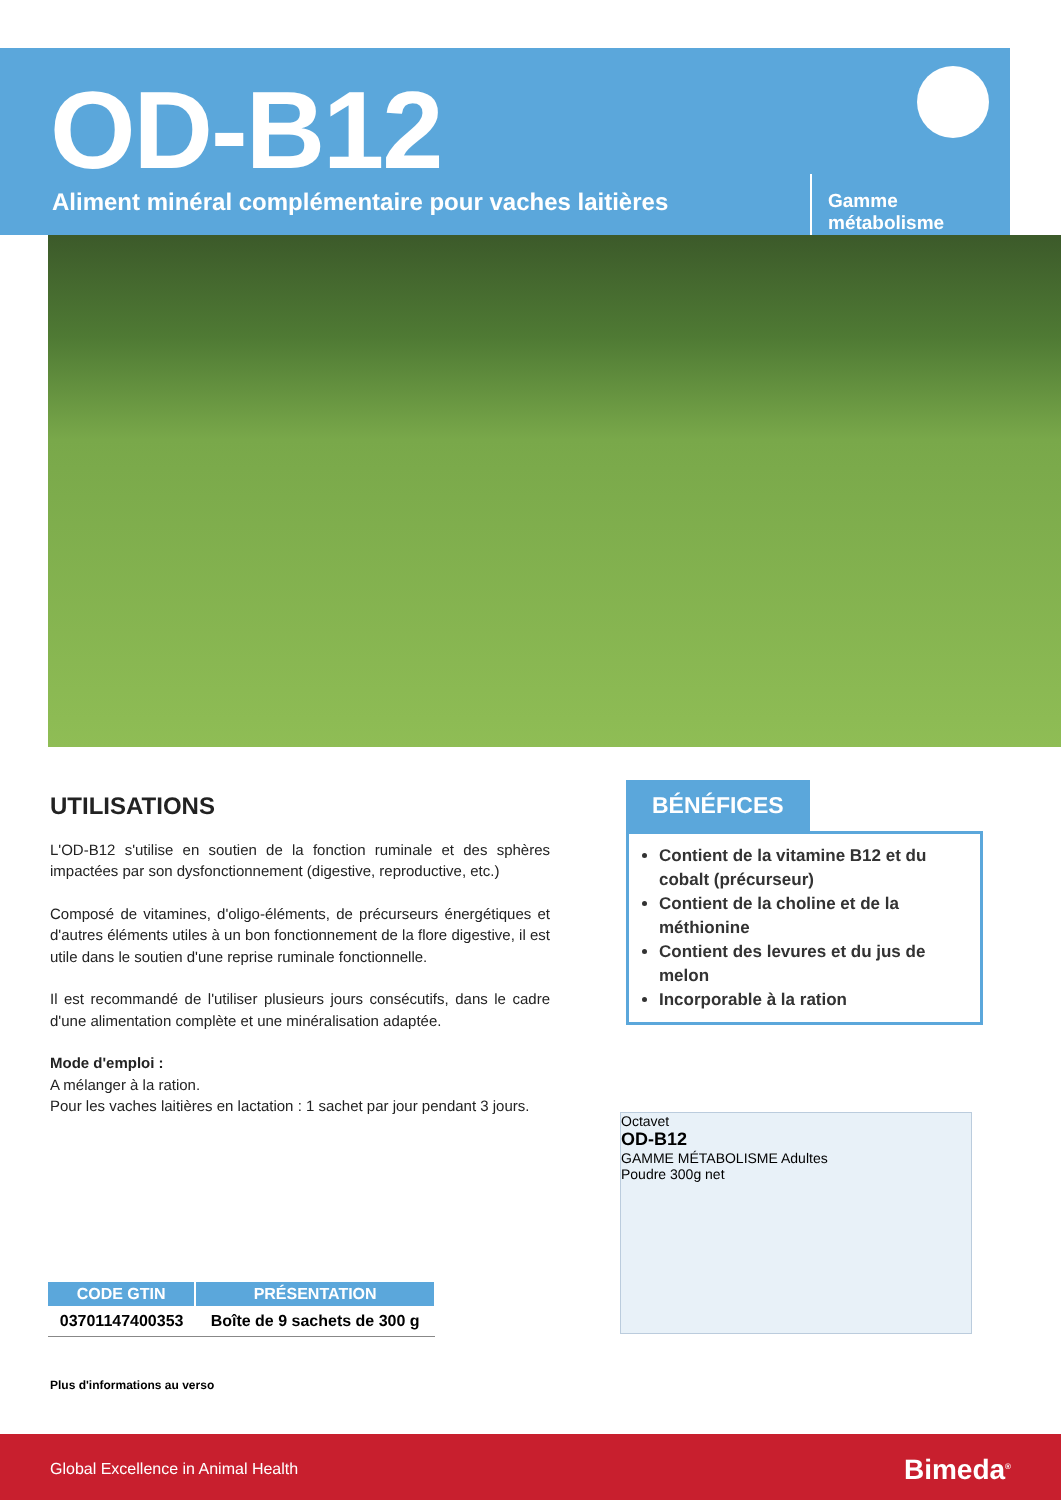OD-B12
Aliment minéral complémentaire pour vaches laitières
Gamme métabolisme
UTILISATIONS
L'OD-B12 s'utilise en soutien de la fonction ruminale et des sphères impactées par son dysfonctionnement (digestive, reproductive, etc.)
Composé de vitamines, d'oligo-éléments, de précurseurs énergétiques et d'autres éléments utiles à un bon fonctionnement de la flore digestive, il est utile dans le soutien d'une reprise ruminale fonctionnelle.
Il est recommandé de l'utiliser plusieurs jours consécutifs, dans le cadre d'une alimentation complète et une minéralisation adaptée.
Mode d'emploi :
A mélanger à la ration.
Pour les vaches laitières en lactation : 1 sachet par jour pendant 3 jours.
BÉNÉFICES
Contient de la vitamine B12 et du cobalt (précurseur)
Contient de la choline et de la méthionine
Contient des levures et du jus de melon
Incorporable à la ration
Octavet
OD-B12
GAMME MÉTABOLISME Adultes
Poudre 300g net
| CODE GTIN | PRÉSENTATION |
| --- | --- |
| 03701147400353 | Boîte de 9 sachets de 300 g |
Plus d'informations au verso
Global Excellence in Animal Health Bimeda<sup>®</sup>